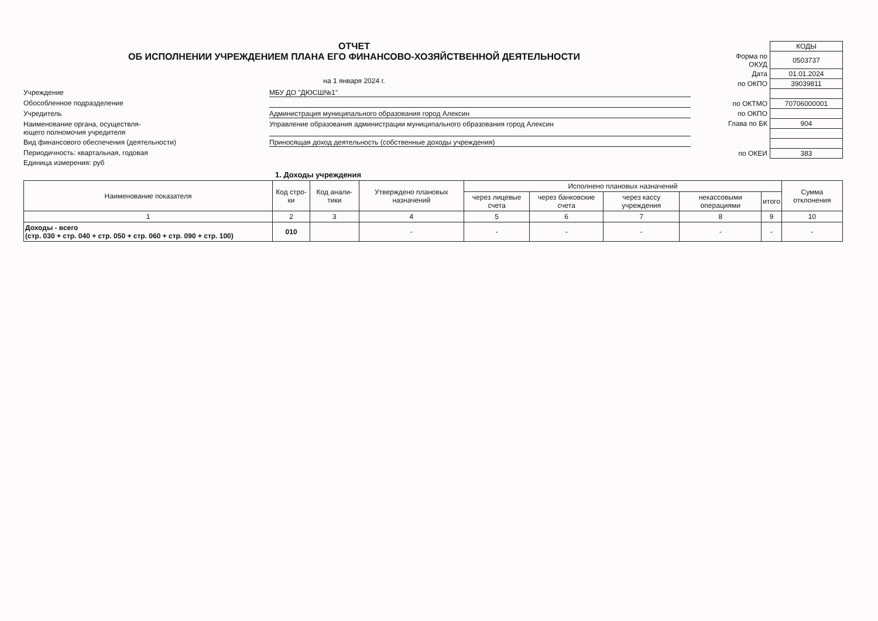ОТЧЕТ
ОБ ИСПОЛНЕНИИ УЧРЕЖДЕНИЕМ ПЛАНА ЕГО ФИНАНСОВО-ХОЗЯЙСТВЕННОЙ ДЕЯТЕЛЬНОСТИ
на 1 января 2024 г.
Учреждение
МБУ ДО "ДЮСШ№1"
Обособленное подразделение
Учредитель
Администрация муниципального образования город Алексин
Наименование органа, осуществля-
ющего полномочия учредителя
Управление образования администрации муниципального образования город Алексин
Вид финансового обеспечения (деятельности)
Приносящая доход деятельность (собственные доходы учреждения)
Периодичность: квартальная, годовая
Единица измерения: руб
| | КОДЫ |
| Форма по ОКУД | 0503737 |
| Дата | 01.01.2024 |
| по ОКПО | 39039811 |
| по ОКТМО | 70706000001 |
| по ОКПО | |
| Глава по БК | 904 |
| по ОКЕИ | 383 |
1. Доходы учреждения
| Наименование показателя | Код стро-ки | Код анали-тики | Утверждено плановых назначений | Исполнено плановых назначений | | | | | Сумма отклонения |
| --- | --- | --- | --- | --- | --- | --- | --- | --- | --- |
| | | | | через лицевые счета | через банковские счета | через кассу учреждения | некассовыми операциями | итого | |
| 1 | 2 | 3 | 4 | 5 | 6 | 7 | 8 | 9 | 10 |
| Доходы - всего (стр. 030 + стр. 040 + стр. 050 + стр. 060 + стр. 090 + стр. 100) | 010 | | - | - | - | - | - | - | - |